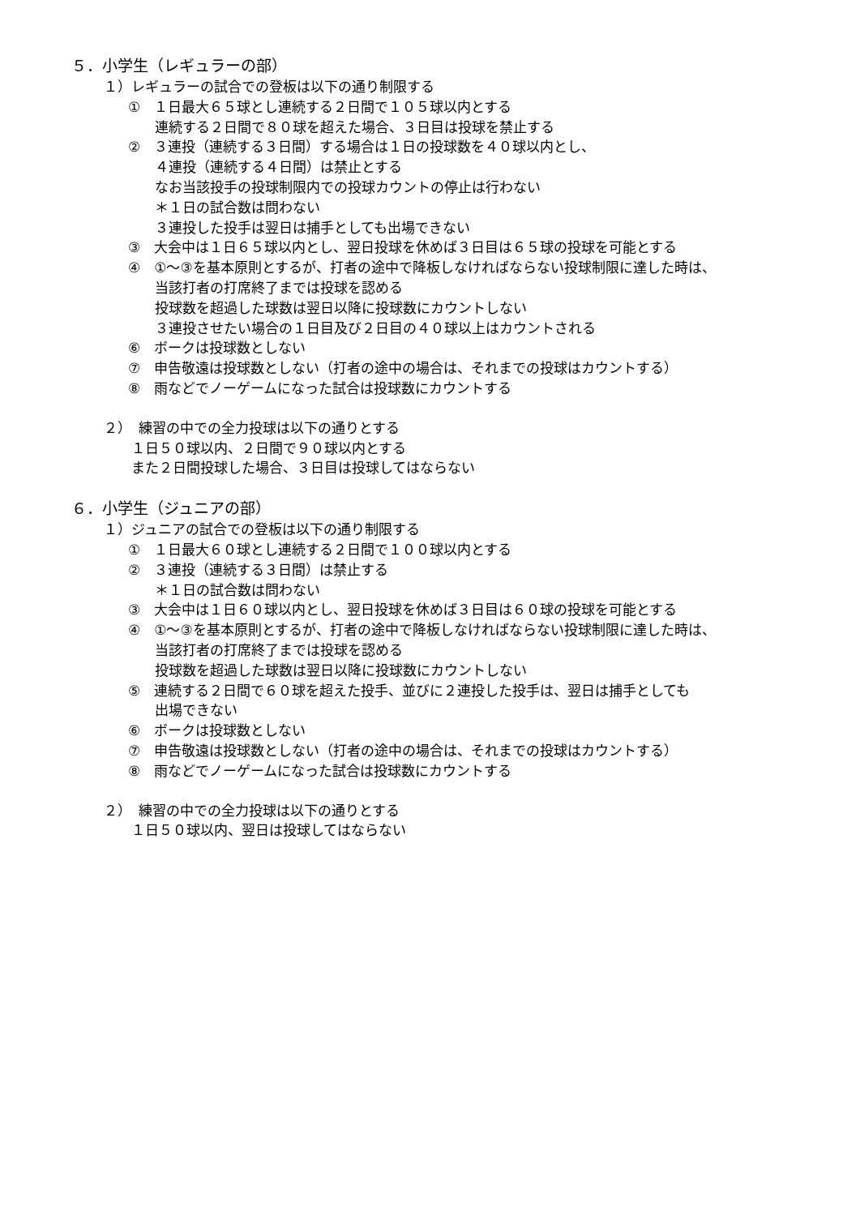５．小学生（レギュラーの部）
１）レギュラーの試合での登板は以下の通り制限する
①　１日最大６５球とし連続する２日間で１０５球以内とする
連続する２日間で８０球を超えた場合、３日目は投球を禁止する
②　３連投（連続する３日間）する場合は１日の投球数を４０球以内とし、
４連投（連続する４日間）は禁止とする
なお当該投手の投球制限内での投球カウントの停止は行わない
＊１日の試合数は問わない
３連投した投手は翌日は捕手としても出場できない
③　大会中は１日６５球以内とし、翌日投球を休めば３日目は６５球の投球を可能とする
④　①～③を基本原則とするが、打者の途中で降板しなければならない投球制限に達した時は、
当該打者の打席終了までは投球を認める
投球数を超過した球数は翌日以降に投球数にカウントしない
３連投させたい場合の１日目及び２日目の４０球以上はカウントされる
⑥　ボークは投球数としない
⑦　申告敬遠は投球数としない（打者の途中の場合は、それまでの投球はカウントする）
⑧　雨などでノーゲームになった試合は投球数にカウントする
２）　練習の中での全力投球は以下の通りとする
１日５０球以内、２日間で９０球以内とする
また２日間投球した場合、３日目は投球してはならない
６．小学生（ジュニアの部）
１）ジュニアの試合での登板は以下の通り制限する
①　１日最大６０球とし連続する２日間で１００球以内とする
②　３連投（連続する３日間）は禁止する
＊１日の試合数は問わない
③　大会中は１日６０球以内とし、翌日投球を休めば３日目は６０球の投球を可能とする
④　①～③を基本原則とするが、打者の途中で降板しなければならない投球制限に達した時は、
当該打者の打席終了までは投球を認める
投球数を超過した球数は翌日以降に投球数にカウントしない
⑤　連続する２日間で６０球を超えた投手、並びに２連投した投手は、翌日は捕手としても
出場できない
⑥　ボークは投球数としない
⑦　申告敬遠は投球数としない（打者の途中の場合は、それまでの投球はカウントする）
⑧　雨などでノーゲームになった試合は投球数にカウントする
２）　練習の中での全力投球は以下の通りとする
１日５０球以内、翌日は投球してはならない